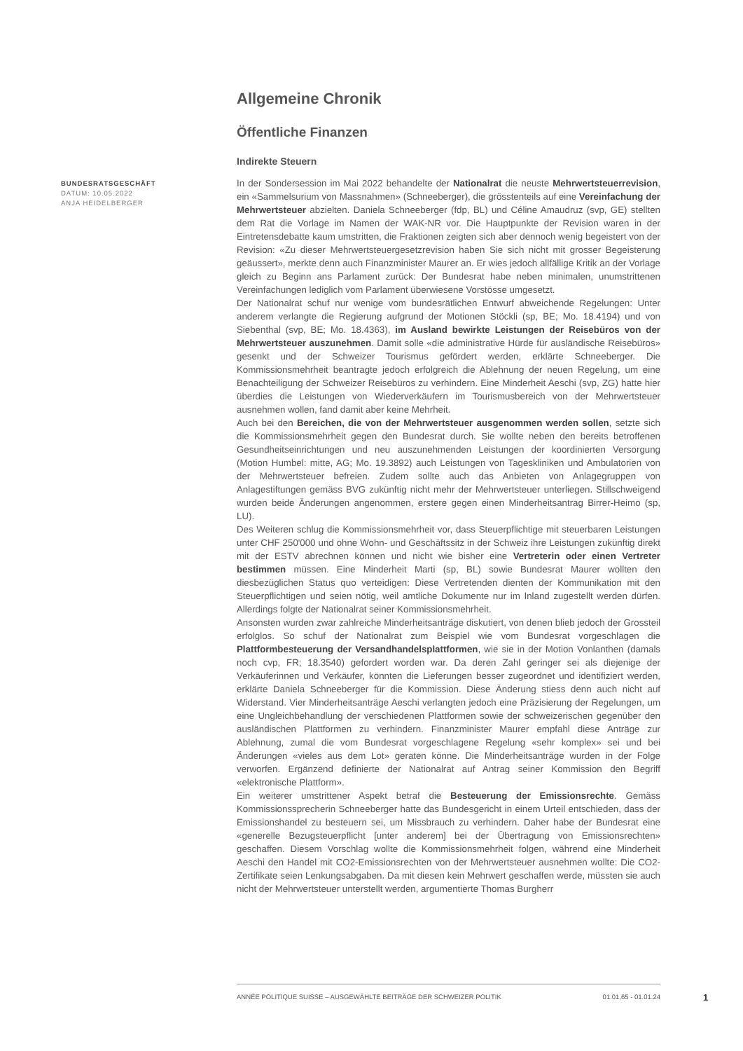Allgemeine Chronik
Öffentliche Finanzen
Indirekte Steuern
BUNDESRATSGESCHÄFT
DATUM: 10.05.2022
ANJA HEIDELBERGER
In der Sondersession im Mai 2022 behandelte der Nationalrat die neuste Mehrwertsteuerrevision, ein «Sammelsurium von Massnahmen» (Schneeberger), die grösstenteils auf eine Vereinfachung der Mehrwertsteuer abzielten. Daniela Schneeberger (fdp, BL) und Céline Amaudruz (svp, GE) stellten dem Rat die Vorlage im Namen der WAK-NR vor. Die Hauptpunkte der Revision waren in der Eintretensdebatte kaum umstritten, die Fraktionen zeigten sich aber dennoch wenig begeistert von der Revision: «Zu dieser Mehrwertsteuergesetzrevision haben Sie sich nicht mit grosser Begeisterung geäussert», merkte denn auch Finanzminister Maurer an. Er wies jedoch allfällige Kritik an der Vorlage gleich zu Beginn ans Parlament zurück: Der Bundesrat habe neben minimalen, unumstrittenen Vereinfachungen lediglich vom Parlament überwiesene Vorstösse umgesetzt.
Der Nationalrat schuf nur wenige vom bundesrätlichen Entwurf abweichende Regelungen: Unter anderem verlangte die Regierung aufgrund der Motionen Stöckli (sp, BE; Mo. 18.4194) und von Siebenthal (svp, BE; Mo. 18.4363), im Ausland bewirkte Leistungen der Reisebüros von der Mehrwertsteuer auszunehmen. Damit solle «die administrative Hürde für ausländische Reisebüros» gesenkt und der Schweizer Tourismus gefördert werden, erklärte Schneeberger. Die Kommissionsmehrheit beantragte jedoch erfolgreich die Ablehnung der neuen Regelung, um eine Benachteiligung der Schweizer Reisebüros zu verhindern. Eine Minderheit Aeschi (svp, ZG) hatte hier überdies die Leistungen von Wiederverkäufern im Tourismusbereich von der Mehrwertsteuer ausnehmen wollen, fand damit aber keine Mehrheit.
Auch bei den Bereichen, die von der Mehrwertsteuer ausgenommen werden sollen, setzte sich die Kommissionsmehrheit gegen den Bundesrat durch. Sie wollte neben den bereits betroffenen Gesundheitseinrichtungen und neu auszunehmenden Leistungen der koordinierten Versorgung (Motion Humbel: mitte, AG; Mo. 19.3892) auch Leistungen von Tageskliniken und Ambulatorien von der Mehrwertsteuer befreien. Zudem sollte auch das Anbieten von Anlagegruppen von Anlagestiftungen gemäss BVG zukünftig nicht mehr der Mehrwertsteuer unterliegen. Stillschweigend wurden beide Änderungen angenommen, erstere gegen einen Minderheitsantrag Birrer-Heimo (sp, LU).
Des Weiteren schlug die Kommissionsmehrheit vor, dass Steuerpflichtige mit steuerbaren Leistungen unter CHF 250'000 und ohne Wohn- und Geschäftssitz in der Schweiz ihre Leistungen zukünftig direkt mit der ESTV abrechnen können und nicht wie bisher eine Vertreterin oder einen Vertreter bestimmen müssen. Eine Minderheit Marti (sp, BL) sowie Bundesrat Maurer wollten den diesbezüglichen Status quo verteidigen: Diese Vertretenden dienten der Kommunikation mit den Steuerpflichtigen und seien nötig, weil amtliche Dokumente nur im Inland zugestellt werden dürfen. Allerdings folgte der Nationalrat seiner Kommissionsmehrheit.
Ansonsten wurden zwar zahlreiche Minderheitsanträge diskutiert, von denen blieb jedoch der Grossteil erfolglos. So schuf der Nationalrat zum Beispiel wie vom Bundesrat vorgeschlagen die Plattformbesteuerung der Versandhandelsplattformen, wie sie in der Motion Vonlanthen (damals noch cvp, FR; 18.3540) gefordert worden war. Da deren Zahl geringer sei als diejenige der Verkäuferinnen und Verkäufer, könnten die Lieferungen besser zugeordnet und identifiziert werden, erklärte Daniela Schneeberger für die Kommission. Diese Änderung stiess denn auch nicht auf Widerstand. Vier Minderheitsanträge Aeschi verlangten jedoch eine Präzisierung der Regelungen, um eine Ungleichbehandlung der verschiedenen Plattformen sowie der schweizerischen gegenüber den ausländischen Plattformen zu verhindern. Finanzminister Maurer empfahl diese Anträge zur Ablehnung, zumal die vom Bundesrat vorgeschlagene Regelung «sehr komplex» sei und bei Änderungen «vieles aus dem Lot» geraten könne. Die Minderheitsanträge wurden in der Folge verworfen. Ergänzend definierte der Nationalrat auf Antrag seiner Kommission den Begriff «elektronische Plattform».
Ein weiterer umstrittener Aspekt betraf die Besteuerung der Emissionsrechte. Gemäss Kommissionssprecherin Schneeberger hatte das Bundesgericht in einem Urteil entschieden, dass der Emissionshandel zu besteuern sei, um Missbrauch zu verhindern. Daher habe der Bundesrat eine «generelle Bezugsteuerpflicht [unter anderem] bei der Übertragung von Emissionsrechten» geschaffen. Diesem Vorschlag wollte die Kommissionsmehrheit folgen, während eine Minderheit Aeschi den Handel mit CO2-Emissionsrechten von der Mehrwertsteuer ausnehmen wollte: Die CO2-Zertifikate seien Lenkungsabgaben. Da mit diesen kein Mehrwert geschaffen werde, müssten sie auch nicht der Mehrwertsteuer unterstellt werden, argumentierte Thomas Burgherr
ANNÉE POLITIQUE SUISSE – AUSGEWÄHLTE BEITRÄGE DER SCHWEIZER POLITIK 01.01.65 - 01.01.24
1